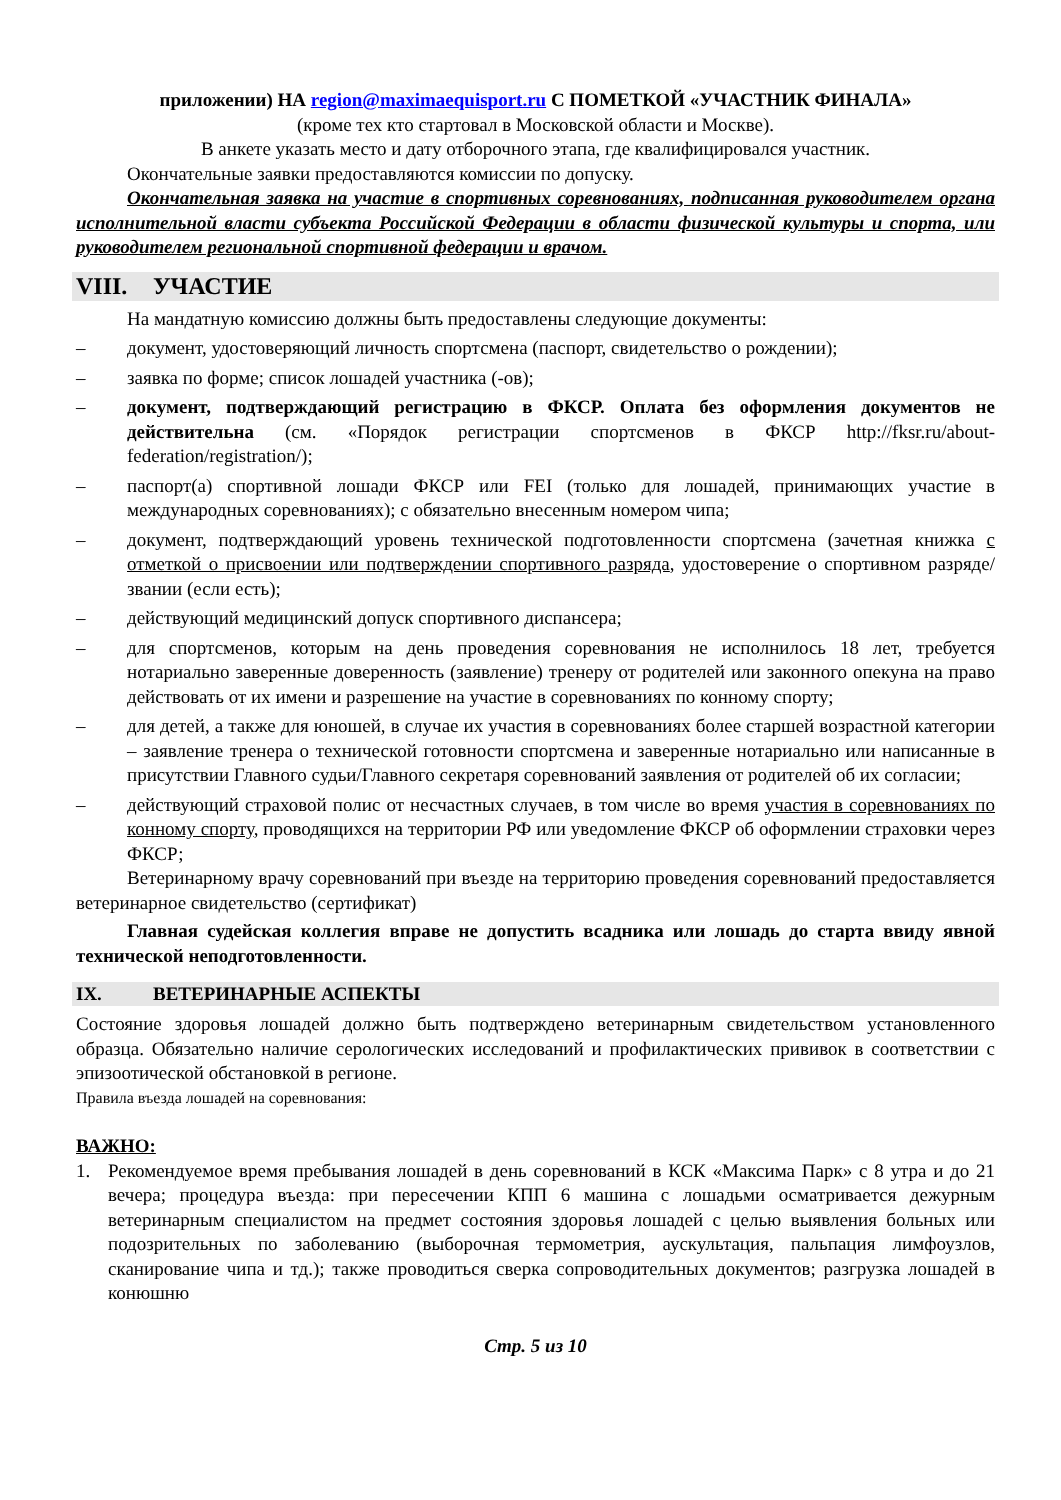приложении) НА region@maximaequisport.ru С ПОМЕТКОЙ «УЧАСТНИК ФИНАЛА»
(кроме тех кто стартовал в Московской области и Москве).
В анкете указать место и дату отборочного этапа, где квалифицировался участник.
Окончательные заявки предоставляются комиссии по допуску.
Окончательная заявка на участие в спортивных соревнованиях, подписанная руководителем органа исполнительной власти субъекта Российской Федерации в области физической культуры и спорта, или руководителем региональной спортивной федерации и врачом.
VIII. УЧАСТИЕ
На мандатную комиссию должны быть предоставлены следующие документы:
– документ, удостоверяющий личность спортсмена (паспорт, свидетельство о рождении);
– заявка по форме; список лошадей участника (-ов);
– документ, подтверждающий регистрацию в ФКСР. Оплата без оформления документов не действительна (см. «Порядок регистрации спортсменов в ФКСР http://fksr.ru/about-federation/registration/);
– паспорт(а) спортивной лошади ФКСР или FEI (только для лошадей, принимающих участие в международных соревнованиях); с обязательно внесенным номером чипа;
– документ, подтверждающий уровень технической подготовленности спортсмена (зачетная книжка с отметкой о присвоении или подтверждении спортивного разряда, удостоверение о спортивном разряде/звании (если есть);
– действующий медицинский допуск спортивного диспансера;
– для спортсменов, которым на день проведения соревнования не исполнилось 18 лет, требуется нотариально заверенные доверенность (заявление) тренеру от родителей или законного опекуна на право действовать от их имени и разрешение на участие в соревнованиях по конному спорту;
– для детей, а также для юношей, в случае их участия в соревнованиях более старшей возрастной категории – заявление тренера о технической готовности спортсмена и заверенные нотариально или написанные в присутствии Главного судьи/Главного секретаря соревнований заявления от родителей об их согласии;
– действующий страховой полис от несчастных случаев, в том числе во время участия в соревнованиях по конному спорту, проводящихся на территории РФ или уведомление ФКСР об оформлении страховки через ФКСР;
Ветеринарному врачу соревнований при въезде на территорию проведения соревнований предоставляется ветеринарное свидетельство (сертификат)
Главная судейская коллегия вправе не допустить всадника или лошадь до старта ввиду явной технической неподготовленности.
IX. ВЕТЕРИНАРНЫЕ АСПЕКТЫ
Состояние здоровья лошадей должно быть подтверждено ветеринарным свидетельством установленного образца. Обязательно наличие серологических исследований и профилактических прививок в соответствии с эпизоотической обстановкой в регионе.
Правила въезда лошадей на соревнования:
ВАЖНО:
1. Рекомендуемое время пребывания лошадей в день соревнований в КСК «Максима Парк» с 8 утра и до 21 вечера; процедура въезда: при пересечении КПП 6 машина с лошадьми осматривается дежурным ветеринарным специалистом на предмет состояния здоровья лошадей с целью выявления больных или подозрительных по заболеванию (выборочная термометрия, аускультация, пальпация лимфоузлов, сканирование чипа и тд.); также проводиться сверка сопроводительных документов; разгрузка лошадей в конюшню
Стр. 5 из 10